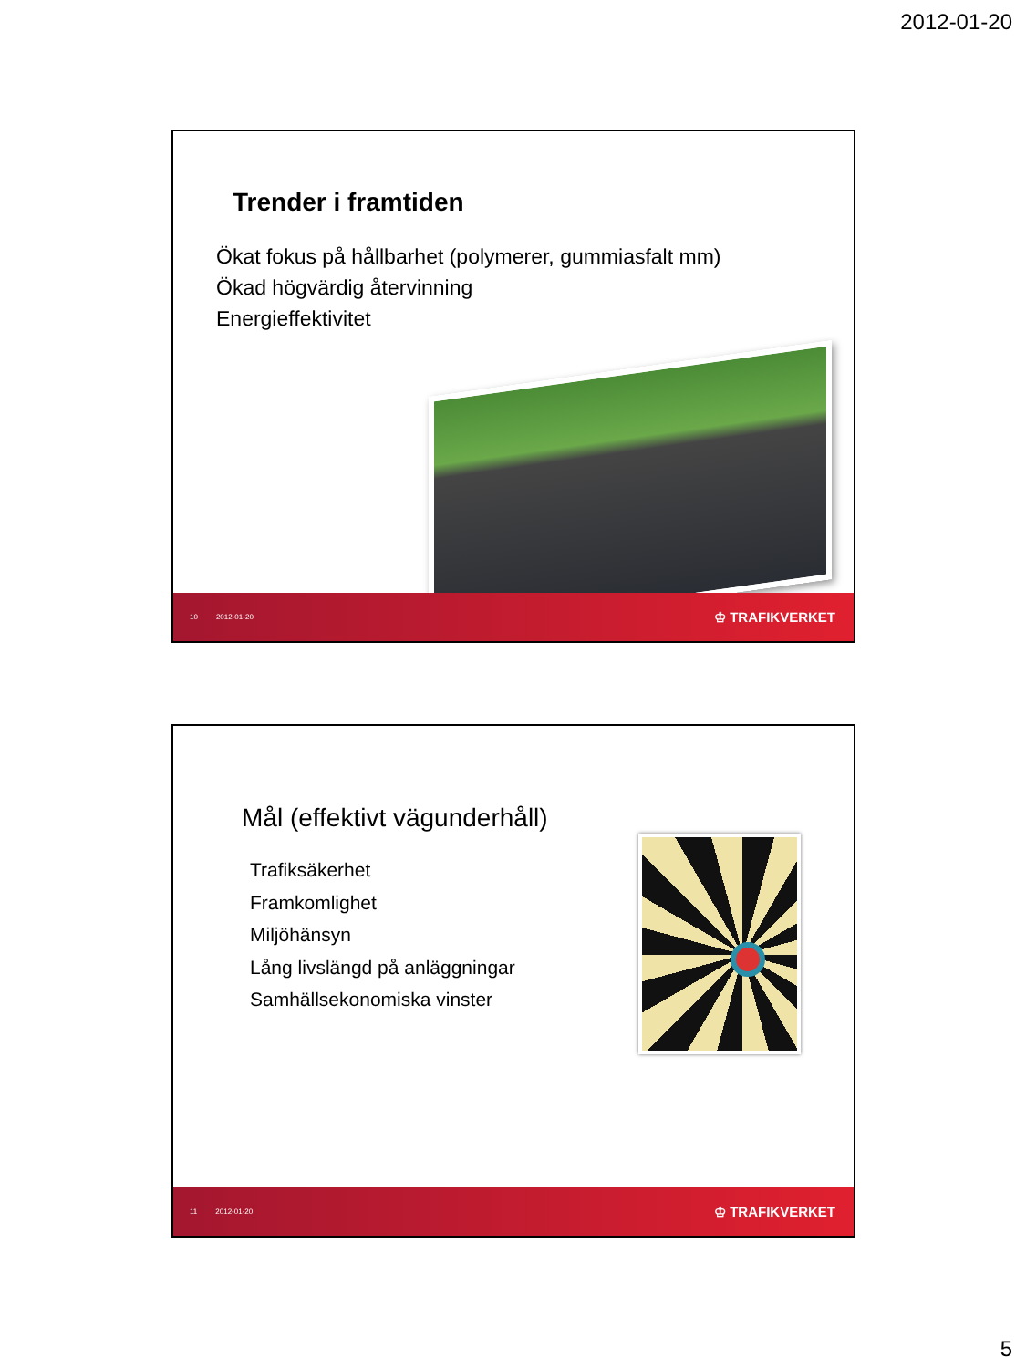2012-01-20
Trender i framtiden
Ökat fokus på hållbarhet (polymerer, gummiasfalt mm)
Ökad högvärdig återvinning
Energieffektivitet
10 2012-01-20 ♔ TRAFIKVERKET
Mål (effektivt vägunderhåll)
Trafiksäkerhet
Framkomlighet
Miljöhänsyn
Lång livslängd på anläggningar
Samhällsekonomiska vinster
11 2012-01-20 ♔ TRAFIKVERKET
5